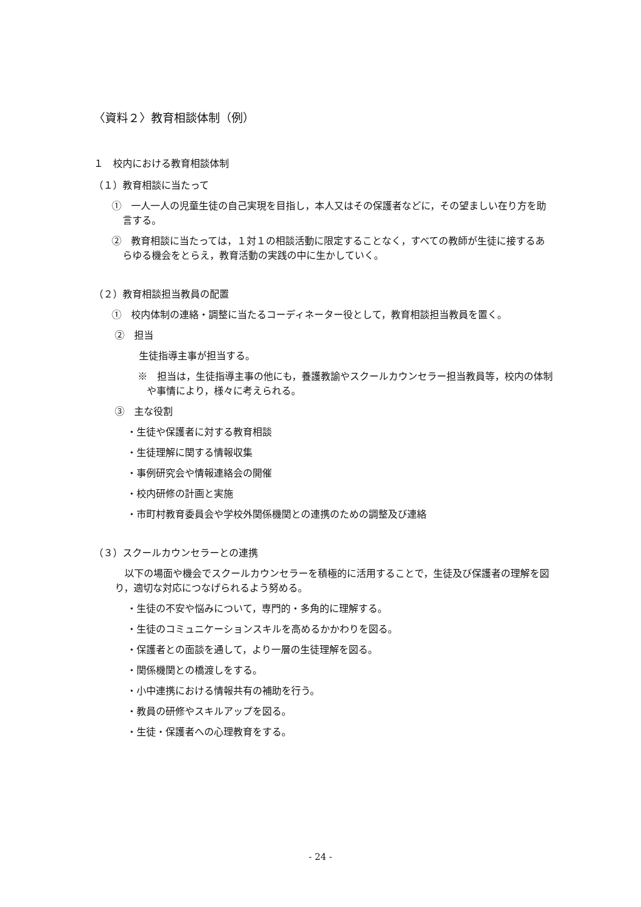〈資料２〉教育相談体制（例）
１　校内における教育相談体制
（１）教育相談に当たって
①　一人一人の児童生徒の自己実現を目指し，本人又はその保護者などに，その望ましい在り方を助言する。
②　教育相談に当たっては，１対１の相談活動に限定することなく，すべての教師が生徒に接するあらゆる機会をとらえ，教育活動の実践の中に生かしていく。
（２）教育相談担当教員の配置
①　校内体制の連絡・調整に当たるコーディネーター役として，教育相談担当教員を置く。
②　担当
生徒指導主事が担当する。
※　担当は，生徒指導主事の他にも，養護教諭やスクールカウンセラー担当教員等，校内の体制や事情により，様々に考えられる。
③　主な役割
・生徒や保護者に対する教育相談
・生徒理解に関する情報収集
・事例研究会や情報連絡会の開催
・校内研修の計画と実施
・市町村教育委員会や学校外関係機関との連携のための調整及び連絡
（３）スクールカウンセラーとの連携
以下の場面や機会でスクールカウンセラーを積極的に活用することで，生徒及び保護者の理解を図り，適切な対応につなげられるよう努める。
・生徒の不安や悩みについて，専門的・多角的に理解する。
・生徒のコミュニケーションスキルを高めるかかわりを図る。
・保護者との面談を通して，より一層の生徒理解を図る。
・関係機関との橋渡しをする。
・小中連携における情報共有の補助を行う。
・教員の研修やスキルアップを図る。
・生徒・保護者への心理教育をする。
- 24 -